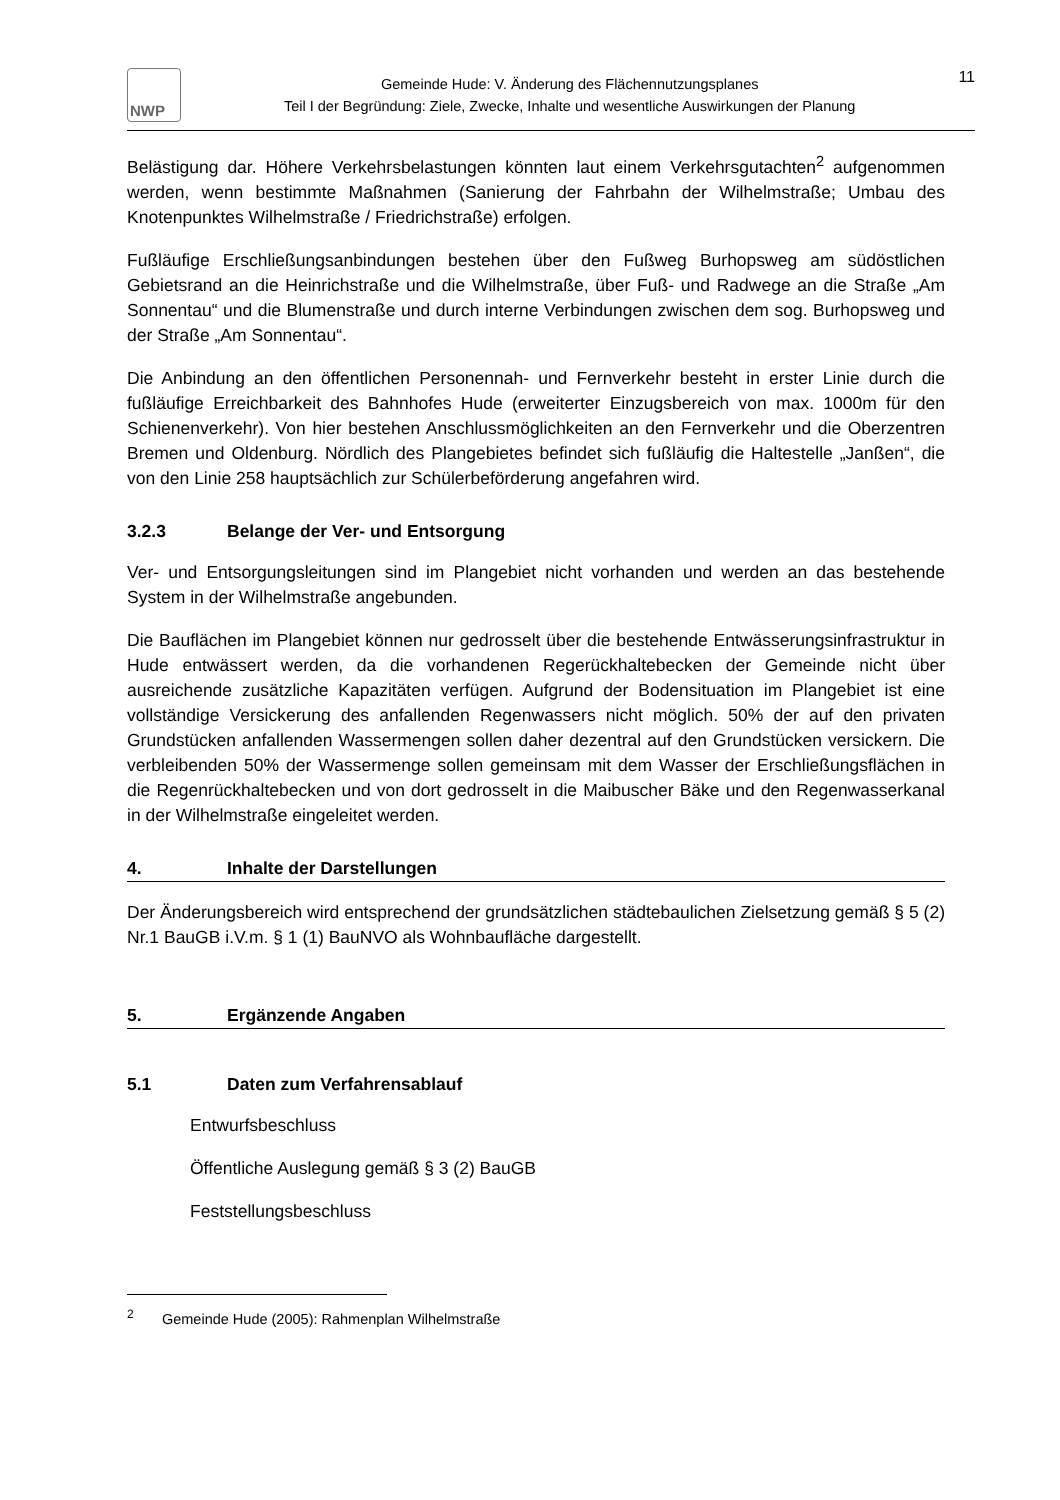NWP
Gemeinde Hude: V. Änderung des Flächennutzungsplanes
Teil I der Begründung: Ziele, Zwecke, Inhalte und wesentliche Auswirkungen der Planung
11
Belästigung dar. Höhere Verkehrsbelastungen könnten laut einem Verkehrsgutachten<sup>2</sup> aufgenommen werden, wenn bestimmte Maßnahmen (Sanierung der Fahrbahn der Wilhelmstraße; Umbau des Knotenpunktes Wilhelmstraße / Friedrichstraße) erfolgen.
Fußläufige Erschließungsanbindungen bestehen über den Fußweg Burhopsweg am südöstlichen Gebietsrand an die Heinrichstraße und die Wilhelmstraße, über Fuß- und Radwege an die Straße „Am Sonnentau“ und die Blumenstraße und durch interne Verbindungen zwischen dem sog. Burhopsweg und der Straße „Am Sonnentau“.
Die Anbindung an den öffentlichen Personennah- und Fernverkehr besteht in erster Linie durch die fußläufige Erreichbarkeit des Bahnhofes Hude (erweiterter Einzugsbereich von max. 1000m für den Schienenverkehr). Von hier bestehen Anschlussmöglichkeiten an den Fernverkehr und die Oberzentren Bremen und Oldenburg. Nördlich des Plangebietes befindet sich fußläufig die Haltestelle „Janßen“, die von den Linie 258 hauptsächlich zur Schülerbeförderung angefahren wird.
3.2.3 Belange der Ver- und Entsorgung
Ver- und Entsorgungsleitungen sind im Plangebiet nicht vorhanden und werden an das bestehende System in der Wilhelmstraße angebunden.
Die Bauflächen im Plangebiet können nur gedrosselt über die bestehende Entwässerungsinfrastruktur in Hude entwässert werden, da die vorhandenen Regerückhaltebecken der Gemeinde nicht über ausreichende zusätzliche Kapazitäten verfügen. Aufgrund der Bodensituation im Plangebiet ist eine vollständige Versickerung des anfallenden Regenwassers nicht möglich. 50% der auf den privaten Grundstücken anfallenden Wassermengen sollen daher dezentral auf den Grundstücken versickern. Die verbleibenden 50% der Wassermenge sollen gemeinsam mit dem Wasser der Erschließungsflächen in die Regenrückhaltebecken und von dort gedrosselt in die Maibuscher Bäke und den Regenwasserkanal in der Wilhelmstraße eingeleitet werden.
4. Inhalte der Darstellungen
Der Änderungsbereich wird entsprechend der grundsätzlichen städtebaulichen Zielsetzung gemäß § 5 (2) Nr.1 BauGB i.V.m. § 1 (1) BauNVO als Wohnbaufläche dargestellt.
5. Ergänzende Angaben
5.1 Daten zum Verfahrensablauf
Entwurfsbeschluss
Öffentliche Auslegung gemäß § 3 (2) BauGB
Feststellungsbeschluss
<sup>2</sup> Gemeinde Hude (2005): Rahmenplan Wilhelmstraße